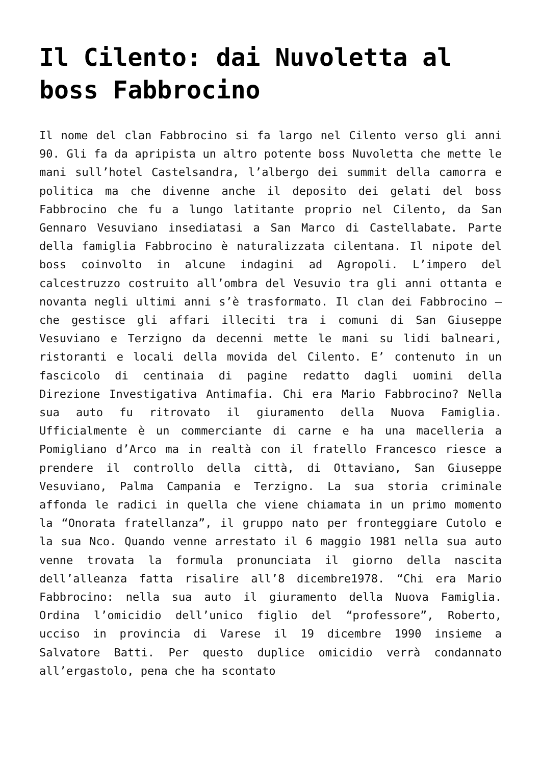Il Cilento: dai Nuvoletta al boss Fabbrocino
Il nome del clan Fabbrocino si fa largo nel Cilento verso gli anni 90. Gli fa da apripista un altro potente boss Nuvoletta che mette le mani sull’hotel Castelsandra, l’albergo dei summit della camorra e politica ma che divenne anche il deposito dei gelati del boss Fabbrocino che fu a lungo latitante proprio nel Cilento, da San Gennaro Vesuviano insediatasi a San Marco di Castellabate. Parte della famiglia Fabbrocino è naturalizzata cilentana. Il nipote del boss coinvolto in alcune indagini ad Agropoli. L’impero del calcestruzzo costruito all’ombra del Vesuvio tra gli anni ottanta e novanta negli ultimi anni s’è trasformato. Il clan dei Fabbrocino – che gestisce gli affari illeciti tra i comuni di San Giuseppe Vesuviano e Terzigno da decenni mette le mani su lidi balneari, ristoranti e locali della movida del Cilento. E’ contenuto in un fascicolo di centinaia di pagine redatto dagli uomini della Direzione Investigativa Antimafia. Chi era Mario Fabbrocino? Nella sua auto fu ritrovato il giuramento della Nuova Famiglia. Ufficialmente è un commerciante di carne e ha una macelleria a Pomigliano d’Arco ma in realtà con il fratello Francesco riesce a prendere il controllo della città, di Ottaviano, San Giuseppe Vesuviano, Palma Campania e Terzigno. La sua storia criminale affonda le radici in quella che viene chiamata in un primo momento la “Onorata fratellanza”, il gruppo nato per fronteggiare Cutolo e la sua Nco. Quando venne arrestato il 6 maggio 1981 nella sua auto venne trovata la formula pronunciata il giorno della nascita dell’alleanza fatta risalire all’8 dicembre1978. “Chi era Mario Fabbrocino: nella sua auto il giuramento della Nuova Famiglia. Ordina l’omicidio dell’unico figlio del “professore”, Roberto, ucciso in provincia di Varese il 19 dicembre 1990 insieme a Salvatore Batti. Per questo duplice omicidio verrà condannato all’ergastolo, pena che ha scontato